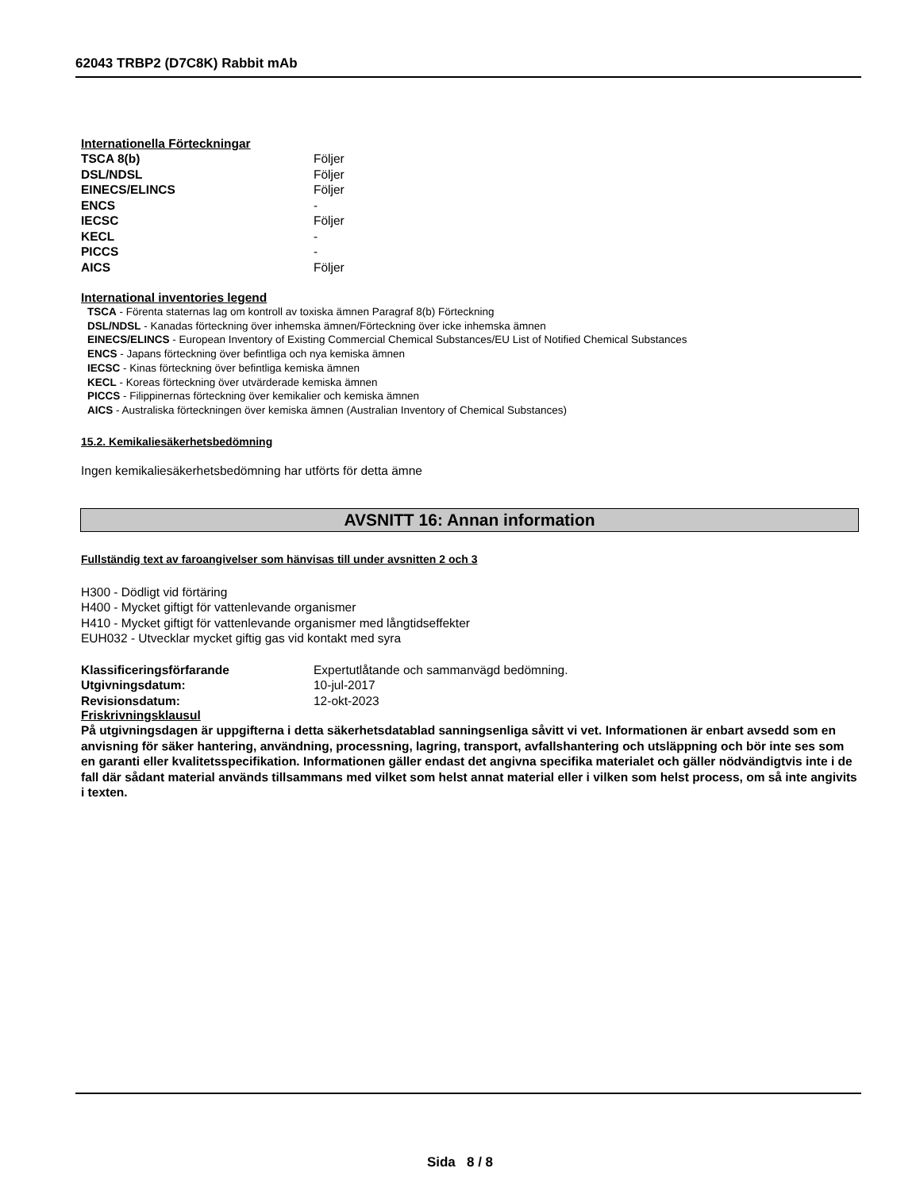62043 TRBP2 (D7C8K) Rabbit mAb
Internationella Förteckningar
| TSCA 8(b) | Följer |
| DSL/NDSL | Följer |
| EINECS/ELINCS | Följer |
| ENCS | - |
| IECSC | Följer |
| KECL | - |
| PICCS | - |
| AICS | Följer |
International inventories legend
TSCA - Förenta staternas lag om kontroll av toxiska ämnen Paragraf 8(b) Förteckning
DSL/NDSL - Kanadas förteckning över inhemska ämnen/Förteckning över icke inhemska ämnen
EINECS/ELINCS - European Inventory of Existing Commercial Chemical Substances/EU List of Notified Chemical Substances
ENCS - Japans förteckning över befintliga och nya kemiska ämnen
IECSC - Kinas förteckning över befintliga kemiska ämnen
KECL - Koreas förteckning över utvärderade kemiska ämnen
PICCS - Filippinernas förteckning över kemikalier och kemiska ämnen
AICS - Australiska förteckningen över kemiska ämnen (Australian Inventory of Chemical Substances)
15.2. Kemikaliesäkerhetsbedömning
Ingen kemikaliesäkerhetsbedömning har utförts för detta ämne
AVSNITT 16: Annan information
Fullständig text av faroangivelser som hänvisas till under avsnitten 2 och 3
H300 - Dödligt vid förtäring
H400 - Mycket giftigt för vattenlevande organismer
H410 - Mycket giftigt för vattenlevande organismer med långtidseffekter
EUH032 - Utvecklar mycket giftig gas vid kontakt med syra
| Klassificeringsförfarande | Expertutlåtande och sammanvägd bedömning. |
| Utgivningsdatum: | 10-jul-2017 |
| Revisionsdatum: | 12-okt-2023 |
Friskrivningsklausul
På utgivningsdagen är uppgifterna i detta säkerhetsdatablad sanningsenliga såvitt vi vet. Informationen är enbart avsedd som en anvisning för säker hantering, användning, processning, lagring, transport, avfallshantering och utsläppning och bör inte ses som en garanti eller kvalitetsspecifikation. Informationen gäller endast det angivna specifika materialet och gäller nödvändigtvis inte i de fall där sådant material används tillsammans med vilket som helst annat material eller i vilken som helst process, om så inte angivits i texten.
Sida 8 / 8